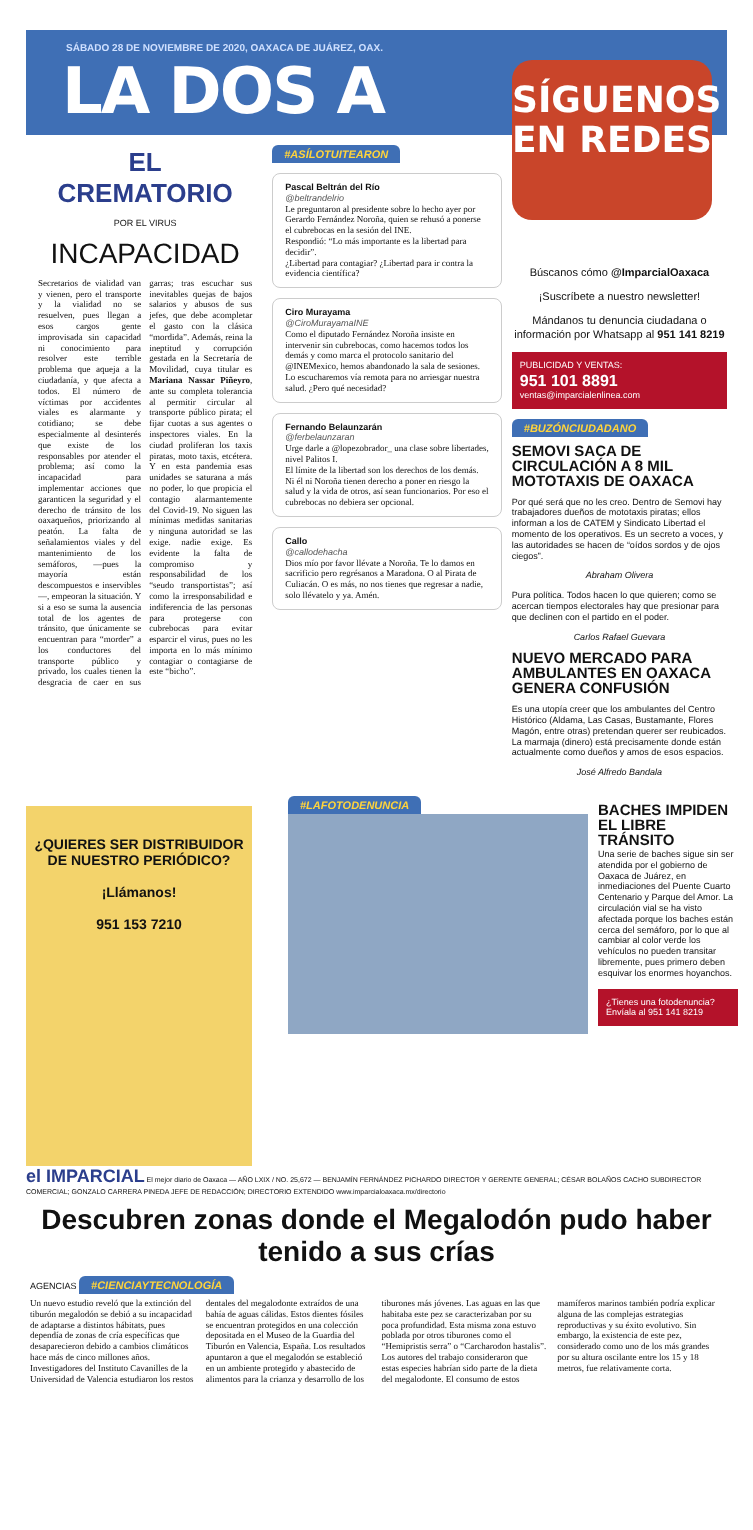SÁBADO 28 DE NOVIEMBRE DE 2020, OAXACA DE JUÁREZ, OAX.
LA DOS A
SÍGUENOS
EN REDES
EL CREMATORIO
POR EL VIRUS
INCAPACIDAD
Secretarios de vialidad van y vienen, pero el transporte y la vialidad no se resuelven, pues llegan a esos cargos gente improvisada sin capacidad ni conocimiento para resolver este terrible problema que aqueja a la ciudadanía, y que afecta a todos. El número de víctimas por accidentes viales es alarmante y cotidiano; se debe especialmente al desinterés que existe de los responsables por atender el problema; así como la incapacidad para implementar acciones que garanticen la seguridad y el derecho de tránsito de los oaxaqueños, priorizando al peatón. La falta de señalamientos viales y del mantenimiento de los semáforos, —pues la mayoría están descompuestos e inservibles—, empeoran la situación. Y si a eso se suma la ausencia total de los agentes de tránsito, que únicamente se encuentran para “morder” a los conductores del transporte público y privado, los cuales tienen la desgracia de caer en sus garras; tras escuchar sus inevitables quejas de bajos salarios y abusos de sus jefes, que debe acompletar el gasto con la clásica “mordida”. Además, reina la ineptitud y corrupción gestada en la Secretaría de Movilidad, cuya titular es Mariana Nassar Piñeyro, ante su completa tolerancia al permitir circular al transporte público pirata; el fijar cuotas a sus agentes o inspectores viales. En la ciudad proliferan los taxis piratas, moto taxis, etcétera. Y en esta pandemia esas unidades se saturana a más no poder, lo que propicia el contagio alarmantemente del Covid-19. No siguen las mínimas medidas sanitarias y ninguna autoridad se las exige. nadie exige. Es evidente la falta de compromiso y responsabilidad de los “seudo transportistas”; así como la irresponsabilidad e indiferencia de las personas para protegerse con cubrebocas para evitar esparcir el virus, pues no les importa en lo más mínimo contagiar o contagiarse de este “bicho”.
#ASÍLOTUITEARON
Pascal Beltrán del Río
@beltrandelrio
Le preguntaron al presidente sobre lo hecho ayer por Gerardo Fernández Noroña, quien se rehusó a ponerse el cubrebocas en la sesión del INE.
Respondió: “Lo más importante es la libertad para decidir”.
¿Libertad para contagiar? ¿Libertad para ir contra la evidencia científica?
Ciro Murayama
@CiroMurayamaINE
Como el diputado Fernández Noroña insiste en intervenir sin cubrebocas, como hacemos todos los demás y como marca el protocolo sanitario del @INEMexico, hemos abandonado la sala de sesiones. Lo escucharemos vía remota para no arriesgar nuestra salud. ¿Pero qué necesidad?
Fernando Belaunzarán
@ferbelaunzaran
Urge darle a @lopezobrador_ una clase sobre libertades, nivel Palitos I.
El límite de la libertad son los derechos de los demás.
Ni él ni Noroña tienen derecho a poner en riesgo la salud y la vida de otros, así sean funcionarios. Por eso el cubrebocas no debiera ser opcional.
Callo
@callodehacha
Dios mío por favor llévate a Noroña. Te lo damos en sacrificio pero regrésanos a Maradona. O al Pirata de Culiacán. O es más, no nos tienes que regresar a nadie, solo llévatelo y ya. Amén.
Búscanos cómo @ImparcialOaxaca
¡Suscríbete a nuestro newsletter!
Mándanos tu denuncia ciudadana o información por Whatsapp al 951 141 8219
PUBLICIDAD Y VENTAS:
951 101 8891
ventas@imparcialenlinea.com
#BUZÓNCIUDADANO
SEMOVI SACA DE CIRCULACIÓN A 8 MIL MOTOTAXIS DE OAXACA
Por qué será que no les creo. Dentro de Semovi hay trabajadores dueños de mototaxis piratas; ellos informan a los de CATEM y Sindicato Libertad el momento de los operativos. Es un secreto a voces, y las autoridades se hacen de “oídos sordos y de ojos ciegos”.
Abraham Olivera
Pura política. Todos hacen lo que quieren; como se acercan tiempos electorales hay que presionar para que declinen con el partido en el poder.
Carlos Rafael Guevara
NUEVO MERCADO PARA AMBULANTES EN OAXACA GENERA CONFUSIÓN
Es una utopía creer que los ambulantes del Centro Histórico (Aldama, Las Casas, Bustamante, Flores Magón, entre otras) pretendan querer ser reubicados. La marmaja (dinero) está precisamente donde están actualmente como dueños y amos de esos espacios.
José Alfredo Bandala
¿QUIERES SER DISTRIBUIDOR DE NUESTRO PERIÓDICO?
¡Llámanos!
951 153 7210
#LAFOTODENUNCIA
BACHES IMPIDEN EL LIBRE TRÁNSITO
Una serie de baches sigue sin ser atendida por el gobierno de Oaxaca de Juárez, en inmediaciones del Puente Cuarto Centenario y Parque del Amor. La circulación vial se ha visto afectada porque los baches están cerca del semáforo, por lo que al cambiar al color verde los vehículos no pueden transitar libremente, pues primero deben esquivar los enormes hoyanchos.
¿Tienes una fotodenuncia? Envíala al 951 141 8219
el IMPARCIAL El mejor diario de Oaxaca — AÑO LXIX / NO. 25,672 — BENJAMÍN FERNÁNDEZ PICHARDO DIRECTOR Y GERENTE GENERAL; CÉSAR BOLAÑOS CACHO SUBDIRECTOR COMERCIAL; GONZALO CARRERA PINEDA JEFE DE REDACCIÓN; DIRECTORIO EXTENDIDO www.imparcialoaxaca.mx/directorio
Descubren zonas donde el Megalodón pudo haber tenido a sus crías
AGENCIAS #CIENCIAYTECNOLOGÍA
Un nuevo estudio reveló que la extinción del tiburón megalodón se debió a su incapacidad de adaptarse a distintos hábitats, pues dependía de zonas de cría específicas que desaparecieron debido a cambios climáticos hace más de cinco millones años. Investigadores del Instituto Cavanilles de la Universidad de Valencia estudiaron los restos dentales del megalodonte extraídos de una bahía de aguas cálidas. Estos dientes fósiles se encuentran protegidos en una colección depositada en el Museo de la Guardia del Tiburón en Valencia, España. Los resultados apuntaron a que el megalodón se estableció en un ambiente protegido y abastecido de alimentos para la crianza y desarrollo de los tiburones más jóvenes. Las aguas en las que habitaba este pez se caracterizaban por su poca profundidad. Esta misma zona estuvo poblada por otros tiburones como el “Hemipristis serra” o “Carcharodon hastalis”. Los autores del trabajo consideraron que estas especies habrían sido parte de la dieta del megalodonte. El consumo de estos mamíferos marinos también podría explicar alguna de las complejas estrategias reproductivas y su éxito evolutivo. Sin embargo, la existencia de este pez, considerado como uno de los más grandes por su altura oscilante entre los 15 y 18 metros, fue relativamente corta.